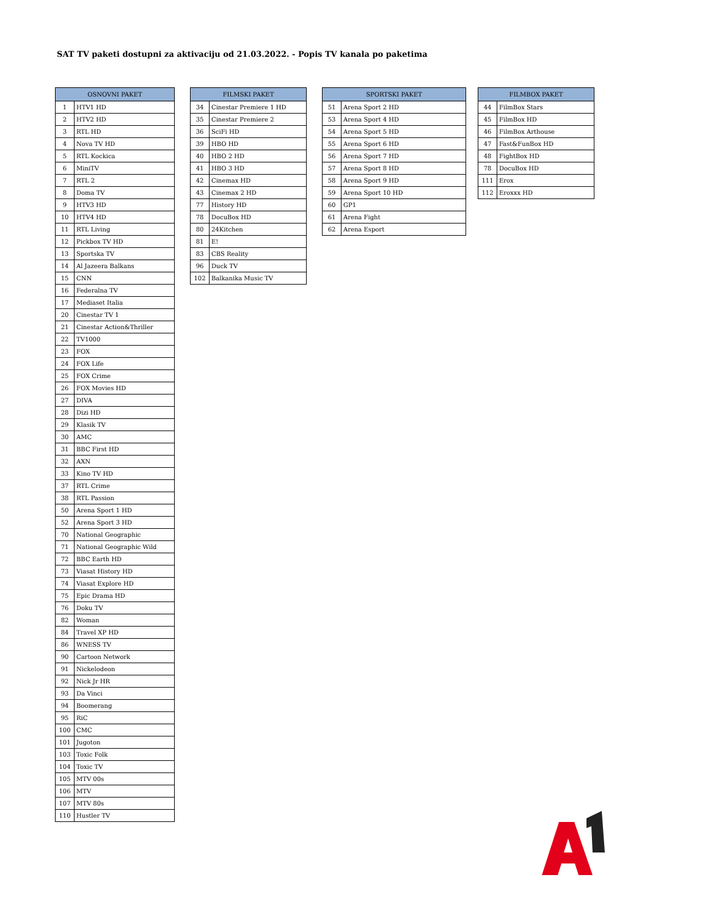SAT TV paketi dostupni za aktivaciju od 21.03.2022. - Popis TV kanala po paketima
| OSNOVNI PAKET | |
| --- | --- |
| 1 | HTV1 HD |
| 2 | HTV2 HD |
| 3 | RTL HD |
| 4 | Nova TV HD |
| 5 | RTL Kockica |
| 6 | MiniTV |
| 7 | RTL 2 |
| 8 | Doma TV |
| 9 | HTV3 HD |
| 10 | HTV4 HD |
| 11 | RTL Living |
| 12 | Pickbox TV HD |
| 13 | Sportska TV |
| 14 | Al Jazeera Balkans |
| 15 | CNN |
| 16 | Federalna TV |
| 17 | Mediaset Italia |
| 20 | Cinestar TV 1 |
| 21 | Cinestar Action&Thriller |
| 22 | TV1000 |
| 23 | FOX |
| 24 | FOX Life |
| 25 | FOX Crime |
| 26 | FOX Movies HD |
| 27 | DIVA |
| 28 | Dizi HD |
| 29 | Klasik TV |
| 30 | AMC |
| 31 | BBC First HD |
| 32 | AXN |
| 33 | Kino TV HD |
| 37 | RTL Crime |
| 38 | RTL Passion |
| 50 | Arena Sport 1 HD |
| 52 | Arena Sport 3 HD |
| 70 | National Geographic |
| 71 | National Geographic Wild |
| 72 | BBC Earth HD |
| 73 | Viasat History HD |
| 74 | Viasat Explore HD |
| 75 | Epic Drama HD |
| 76 | Doku TV |
| 82 | Woman |
| 84 | Travel XP HD |
| 86 | WNESS TV |
| 90 | Cartoon Network |
| 91 | Nickelodeon |
| 92 | Nick Jr HR |
| 93 | Da Vinci |
| 94 | Boomerang |
| 95 | RiC |
| 100 | CMC |
| 101 | Jugoton |
| 103 | Toxic Folk |
| 104 | Toxic TV |
| 105 | MTV 00s |
| 106 | MTV |
| 107 | MTV 80s |
| 110 | Hustler TV |
| FILMSKI PAKET | |
| --- | --- |
| 34 | Cinestar Premiere 1 HD |
| 35 | Cinestar Premiere 2 |
| 36 | SciFi HD |
| 39 | HBO HD |
| 40 | HBO 2 HD |
| 41 | HBO 3 HD |
| 42 | Cinemax HD |
| 43 | Cinemax 2 HD |
| 77 | History HD |
| 78 | DocuBox HD |
| 80 | 24Kitchen |
| 81 | E! |
| 83 | CBS Reality |
| 96 | Duck TV |
| 102 | Balkanika Music TV |
| SPORTSKI PAKET | |
| --- | --- |
| 51 | Arena Sport 2 HD |
| 53 | Arena Sport 4 HD |
| 54 | Arena Sport 5 HD |
| 55 | Arena Sport 6 HD |
| 56 | Arena Sport 7 HD |
| 57 | Arena Sport 8 HD |
| 58 | Arena Sport 9 HD |
| 59 | Arena Sport 10 HD |
| 60 | GP1 |
| 61 | Arena Fight |
| 62 | Arena Esport |
| FILMBOX PAKET | |
| --- | --- |
| 44 | FilmBox Stars |
| 45 | FilmBox HD |
| 46 | FilmBox Arthouse |
| 47 | Fast&FunBox HD |
| 48 | FightBox HD |
| 78 | DocuBox HD |
| 111 | Erox |
| 112 | Eroxxx HD |